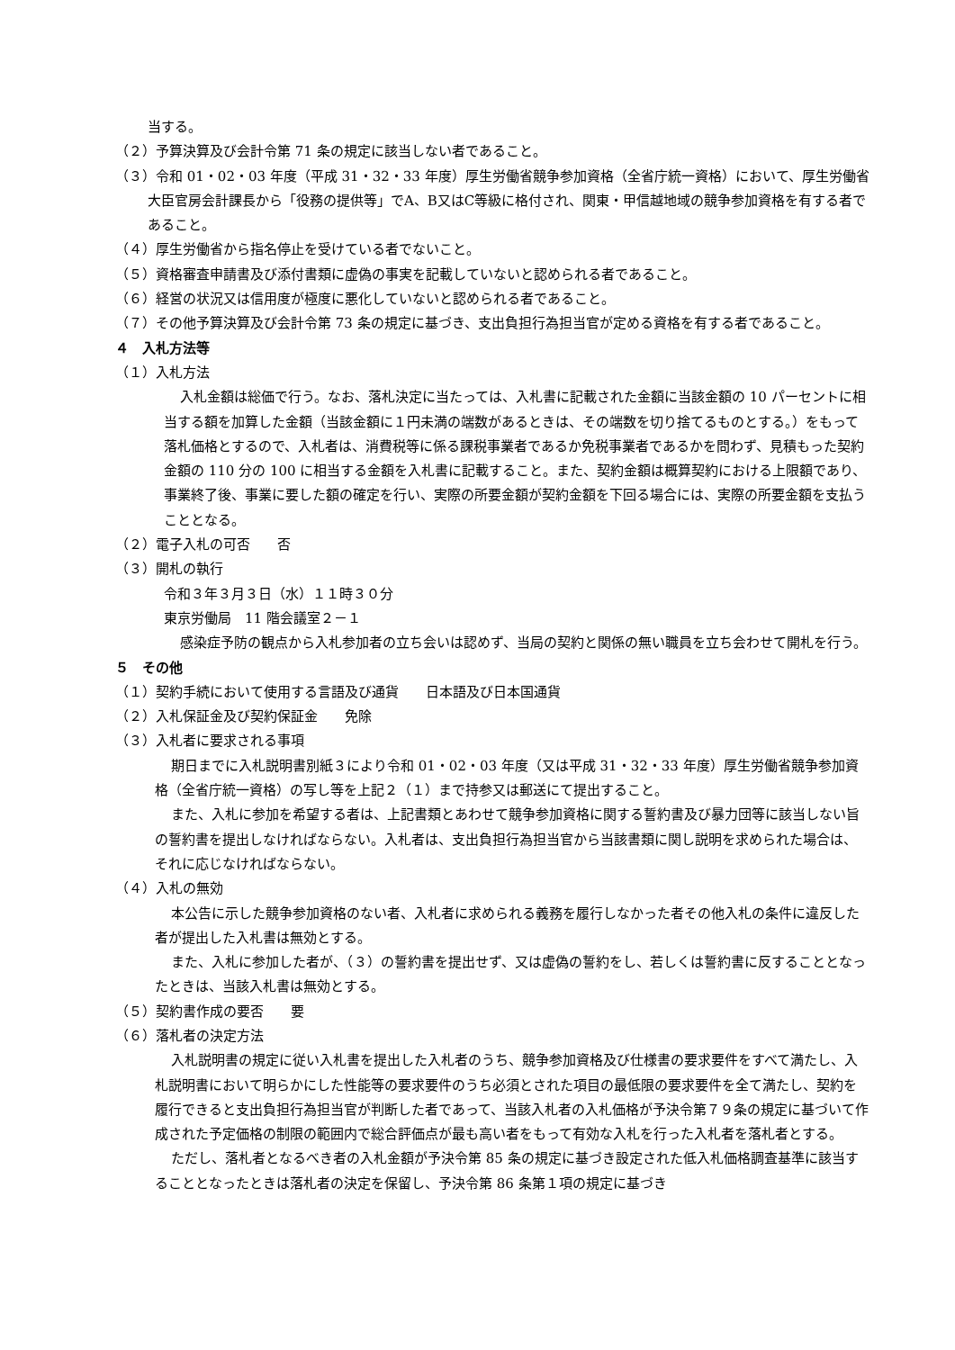当する。
（２）予算決算及び会計令第 71 条の規定に該当しない者であること。
（３）令和 01・02・03 年度（平成 31・32・33 年度）厚生労働省競争参加資格（全省庁統一資格）において、厚生労働省大臣官房会計課長から「役務の提供等」でA、B又はC等級に格付され、関東・甲信越地域の競争参加資格を有する者であること。
（４）厚生労働省から指名停止を受けている者でないこと。
（５）資格審査申請書及び添付書類に虚偽の事実を記載していないと認められる者であること。
（６）経営の状況又は信用度が極度に悪化していないと認められる者であること。
（７）その他予算決算及び会計令第 73 条の規定に基づき、支出負担行為担当官が定める資格を有する者であること。
４　入札方法等
（１）入札方法
入札金額は総価で行う。なお、落札決定に当たっては、入札書に記載された金額に当該金額の 10 パーセントに相当する額を加算した金額（当該金額に１円未満の端数があるときは、その端数を切り捨てるものとする。）をもって落札価格とするので、入札者は、消費税等に係る課税事業者であるか免税事業者であるかを問わず、見積もった契約金額の 110 分の 100 に相当する金額を入札書に記載すること。また、契約金額は概算契約における上限額であり、事業終了後、事業に要した額の確定を行い、実際の所要金額が契約金額を下回る場合には、実際の所要金額を支払うこととなる。
（２）電子入札の可否　　否
（３）開札の執行
令和３年３月３日（水）１１時３０分
東京労働局　11 階会議室２－１
感染症予防の観点から入札参加者の立ち会いは認めず、当局の契約と関係の無い職員を立ち会わせて開札を行う。
５　その他
（１）契約手続において使用する言語及び通貨　　日本語及び日本国通貨
（２）入札保証金及び契約保証金　　免除
（３）入札者に要求される事項
期日までに入札説明書別紙３により令和 01・02・03 年度（又は平成 31・32・33 年度）厚生労働省競争参加資格（全省庁統一資格）の写し等を上記２（１）まで持参又は郵送にて提出すること。
また、入札に参加を希望する者は、上記書類とあわせて競争参加資格に関する誓約書及び暴力団等に該当しない旨の誓約書を提出しなければならない。入札者は、支出負担行為担当官から当該書類に関し説明を求められた場合は、それに応じなければならない。
（４）入札の無効
本公告に示した競争参加資格のない者、入札者に求められる義務を履行しなかった者その他入札の条件に違反した者が提出した入札書は無効とする。
また、入札に参加した者が、（３）の誓約書を提出せず、又は虚偽の誓約をし、若しくは誓約書に反することとなったときは、当該入札書は無効とする。
（５）契約書作成の要否　　要
（６）落札者の決定方法
入札説明書の規定に従い入札書を提出した入札者のうち、競争参加資格及び仕様書の要求要件をすべて満たし、入札説明書において明らかにした性能等の要求要件のうち必須とされた項目の最低限の要求要件を全て満たし、契約を履行できると支出負担行為担当官が判断した者であって、当該入札者の入札価格が予決令第７９条の規定に基づいて作成された予定価格の制限の範囲内で総合評価点が最も高い者をもって有効な入札を行った入札者を落札者とする。
ただし、落札者となるべき者の入札金額が予決令第 85 条の規定に基づき設定された低入札価格調査基準に該当することとなったときは落札者の決定を保留し、予決令第 86 条第１項の規定に基づき